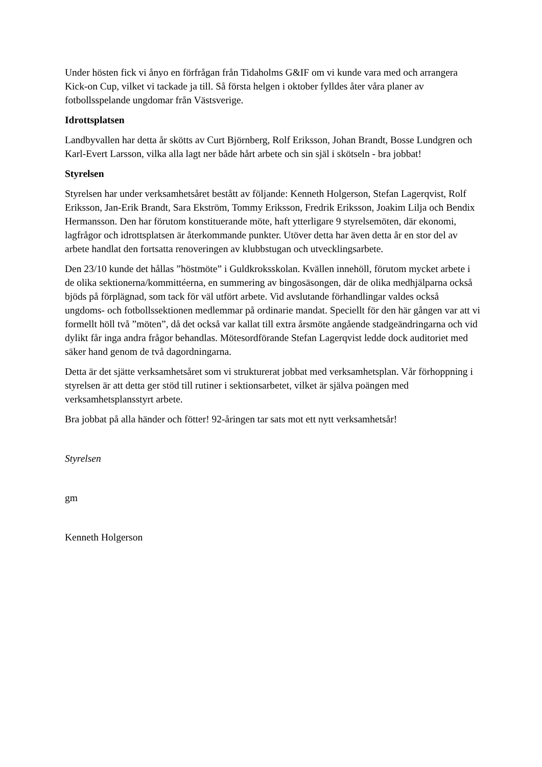Under hösten fick vi ånyo en förfrågan från Tidaholms G&IF om vi kunde vara med och arrangera Kick-on Cup, vilket vi tackade ja till. Så första helgen i oktober fylldes åter våra planer av fotbollsspelande ungdomar från Västsverige.
Idrottsplatsen
Landbyvallen har detta år skötts av Curt Björnberg, Rolf Eriksson, Johan Brandt, Bosse Lundgren och Karl-Evert Larsson, vilka alla lagt ner både hårt arbete och sin själ i skötseln - bra jobbat!
Styrelsen
Styrelsen har under verksamhetsåret bestått av följande: Kenneth Holgerson, Stefan Lagerqvist, Rolf Eriksson, Jan-Erik Brandt, Sara Ekström, Tommy Eriksson, Fredrik Eriksson, Joakim Lilja och Bendix Hermansson. Den har förutom konstituerande möte, haft ytterligare 9 styrelsemöten, där ekonomi, lagfrågor och idrottsplatsen är återkommande punkter. Utöver detta har även detta år en stor del av arbete handlat den fortsatta renoveringen av klubbstugan och utvecklingsarbete.
Den 23/10 kunde det hållas ”höstmöte” i Guldkroksskolan. Kvällen innehöll, förutom mycket arbete i de olika sektionerna/kommittéerna, en summering av bingosäsongen, där de olika medhjälparna också bjöds på förplägnad, som tack för väl utfört arbete. Vid avslutande förhandlingar valdes också ungdoms- och fotbollssektionen medlemmar på ordinarie mandat. Speciellt för den här gången var att vi formellt höll två ”möten”, då det också var kallat till extra årsmöte angående stadgeändringarna och vid dylikt får inga andra frågor behandlas. Mötesordförande Stefan Lagerqvist ledde dock auditoriet med säker hand genom de två dagordningarna.
Detta är det sjätte verksamhetsåret som vi strukturerat jobbat med verksamhetsplan. Vår förhoppning i styrelsen är att detta ger stöd till rutiner i sektionsarbetet, vilket är själva poängen med verksamhetsplansstyrt arbete.
Bra jobbat på alla händer och fötter! 92-åringen tar sats mot ett nytt verksamhetsår!
Styrelsen
gm
Kenneth Holgerson